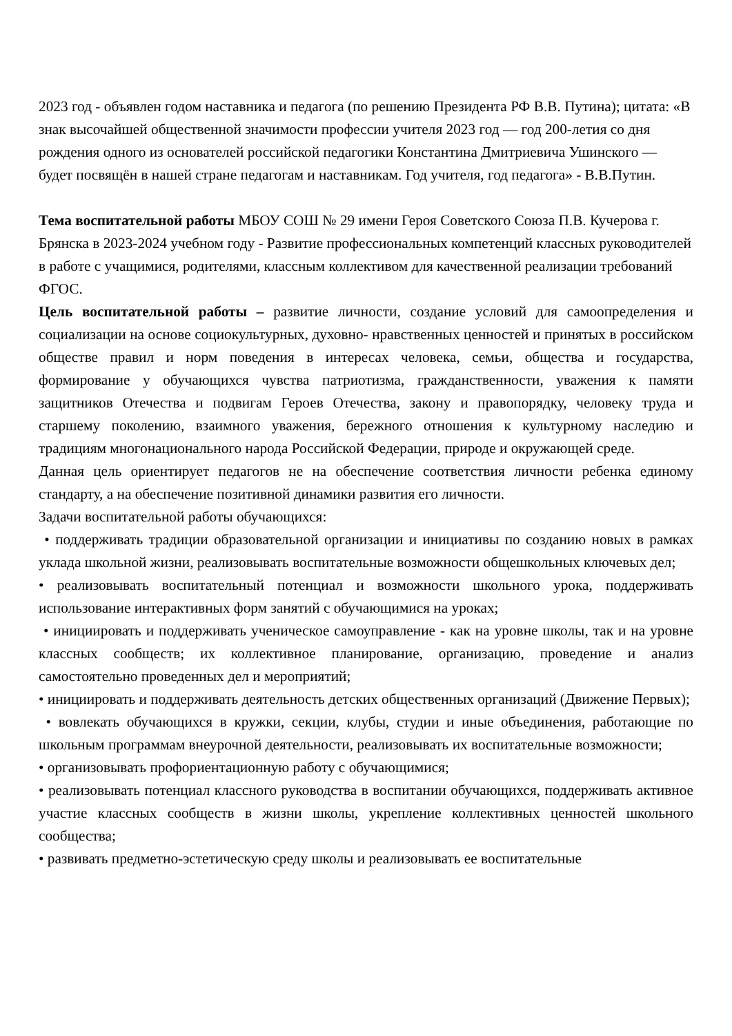2023 год - объявлен годом наставника и педагога (по решению Президента РФ В.В. Путина); цитата: «В знак высочайшей общественной значимости профессии учителя 2023 год — год 200-летия со дня рождения одного из основателей российской педагогики Константина Дмитриевича Ушинского — будет посвящён в нашей стране педагогам и наставникам. Год учителя, год педагога» - В.В.Путин.
Тема воспитательной работы МБОУ СОШ № 29 имени Героя Советского Союза П.В. Кучерова г. Брянска в 2023-2024 учебном году - Развитие профессиональных компетенций классных руководителей в работе с учащимися, родителями, классным коллективом для качественной реализации требований ФГОС.
Цель воспитательной работы – развитие личности, создание условий для самоопределения и социализации на основе социокультурных, духовно- нравственных ценностей и принятых в российском обществе правил и норм поведения в интересах человека, семьи, общества и государства, формирование у обучающихся чувства патриотизма, гражданственности, уважения к памяти защитников Отечества и подвигам Героев Отечества, закону и правопорядку, человеку труда и старшему поколению, взаимного уважения, бережного отношения к культурному наследию и традициям многонационального народа Российской Федерации, природе и окружающей среде.
Данная цель ориентирует педагогов не на обеспечение соответствия личности ребенка единому стандарту, а на обеспечение позитивной динамики развития его личности.
Задачи воспитательной работы обучающихся:
• поддерживать традиции образовательной организации и инициативы по созданию новых в рамках уклада школьной жизни, реализовывать воспитательные возможности общешкольных ключевых дел;
• реализовывать воспитательный потенциал и возможности школьного урока, поддерживать использование интерактивных форм занятий с обучающимися на уроках;
• инициировать и поддерживать ученическое самоуправление - как на уровне школы, так и на уровне классных сообществ; их коллективное планирование, организацию, проведение и анализ самостоятельно проведенных дел и мероприятий;
• инициировать и поддерживать деятельность детских общественных организаций (Движение Первых);
• вовлекать обучающихся в кружки, секции, клубы, студии и иные объединения, работающие по школьным программам внеурочной деятельности, реализовывать их воспитательные возможности;
• организовывать профориентационную работу с обучающимися;
• реализовывать потенциал классного руководства в воспитании обучающихся, поддерживать активное участие классных сообществ в жизни школы, укрепление коллективных ценностей школьного сообщества;
• развивать предметно-эстетическую среду школы и реализовывать ее воспитательные